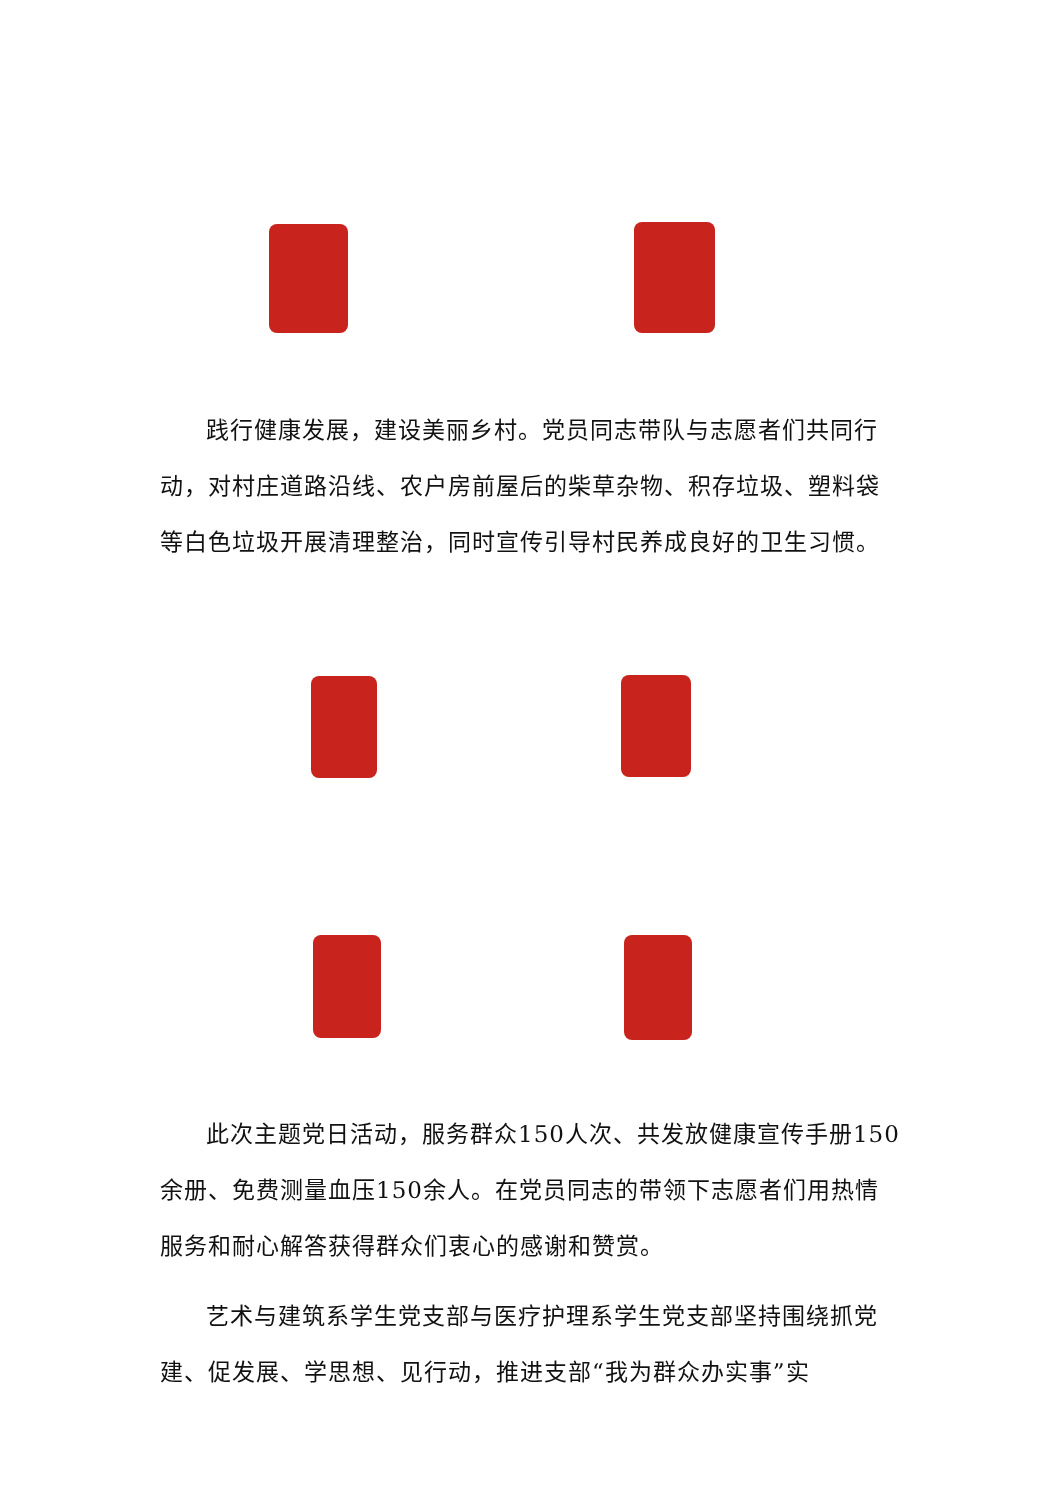践行健康发展，建设美丽乡村。党员同志带队与志愿者们共同行动，对村庄道路沿线、农户房前屋后的柴草杂物、积存垃圾、塑料袋等白色垃圾开展清理整治，同时宣传引导村民养成良好的卫生习惯。
此次主题党日活动，服务群众150人次、共发放健康宣传手册150余册、免费测量血压150余人。在党员同志的带领下志愿者们用热情服务和耐心解答获得群众们衷心的感谢和赞赏。
艺术与建筑系学生党支部与医疗护理系学生党支部坚持围绕抓党建、促发展、学思想、见行动，推进支部“我为群众办实事”实